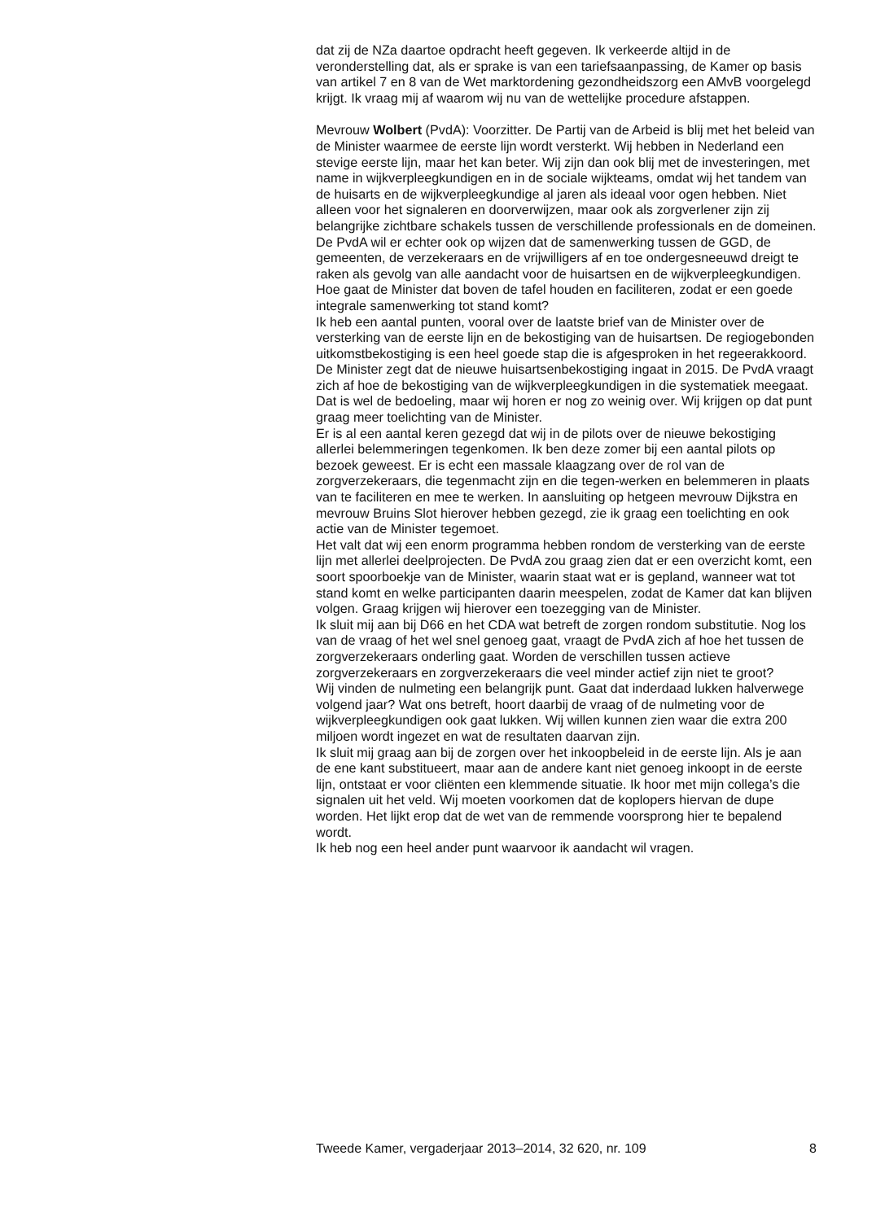dat zij de NZa daartoe opdracht heeft gegeven. Ik verkeerde altijd in de veronderstelling dat, als er sprake is van een tariefsaanpassing, de Kamer op basis van artikel 7 en 8 van de Wet marktordening gezondheidszorg een AMvB voorgelegd krijgt. Ik vraag mij af waarom wij nu van de wettelijke procedure afstappen.
Mevrouw Wolbert (PvdA): Voorzitter. De Partij van de Arbeid is blij met het beleid van de Minister waarmee de eerste lijn wordt versterkt. Wij hebben in Nederland een stevige eerste lijn, maar het kan beter. Wij zijn dan ook blij met de investeringen, met name in wijkverpleegkundigen en in de sociale wijkteams, omdat wij het tandem van de huisarts en de wijkverpleegkundige al jaren als ideaal voor ogen hebben. Niet alleen voor het signaleren en doorverwijzen, maar ook als zorgverlener zijn zij belangrijke zichtbare schakels tussen de verschillende professionals en de domeinen. De PvdA wil er echter ook op wijzen dat de samenwerking tussen de GGD, de gemeenten, de verzekeraars en de vrijwilligers af en toe ondergesneeuwd dreigt te raken als gevolg van alle aandacht voor de huisartsen en de wijkverpleegkundigen. Hoe gaat de Minister dat boven de tafel houden en faciliteren, zodat er een goede integrale samenwerking tot stand komt?
Ik heb een aantal punten, vooral over de laatste brief van de Minister over de versterking van de eerste lijn en de bekostiging van de huisartsen. De regiogebonden uitkomstbekostiging is een heel goede stap die is afgesproken in het regeerakkoord. De Minister zegt dat de nieuwe huisartsenbekostiging ingaat in 2015. De PvdA vraagt zich af hoe de bekostiging van de wijkverpleegkundigen in die systematiek meegaat. Dat is wel de bedoeling, maar wij horen er nog zo weinig over. Wij krijgen op dat punt graag meer toelichting van de Minister.
Er is al een aantal keren gezegd dat wij in de pilots over de nieuwe bekostiging allerlei belemmeringen tegenkomen. Ik ben deze zomer bij een aantal pilots op bezoek geweest. Er is echt een massale klaagzang over de rol van de zorgverzekeraars, die tegenmacht zijn en die tegen-werken en belemmeren in plaats van te faciliteren en mee te werken. In aansluiting op hetgeen mevrouw Dijkstra en mevrouw Bruins Slot hierover hebben gezegd, zie ik graag een toelichting en ook actie van de Minister tegemoet.
Het valt dat wij een enorm programma hebben rondom de versterking van de eerste lijn met allerlei deelprojecten. De PvdA zou graag zien dat er een overzicht komt, een soort spoorboekje van de Minister, waarin staat wat er is gepland, wanneer wat tot stand komt en welke participanten daarin meespelen, zodat de Kamer dat kan blijven volgen. Graag krijgen wij hierover een toezegging van de Minister.
Ik sluit mij aan bij D66 en het CDA wat betreft de zorgen rondom substitutie. Nog los van de vraag of het wel snel genoeg gaat, vraagt de PvdA zich af hoe het tussen de zorgverzekeraars onderling gaat. Worden de verschillen tussen actieve zorgverzekeraars en zorgverzekeraars die veel minder actief zijn niet te groot?
Wij vinden de nulmeting een belangrijk punt. Gaat dat inderdaad lukken halverwege volgend jaar? Wat ons betreft, hoort daarbij de vraag of de nulmeting voor de wijkverpleegkundigen ook gaat lukken. Wij willen kunnen zien waar die extra 200 miljoen wordt ingezet en wat de resultaten daarvan zijn.
Ik sluit mij graag aan bij de zorgen over het inkoopbeleid in de eerste lijn. Als je aan de ene kant substitueert, maar aan de andere kant niet genoeg inkoopt in de eerste lijn, ontstaat er voor cliënten een klemmende situatie. Ik hoor met mijn collega’s die signalen uit het veld. Wij moeten voorkomen dat de koplopers hiervan de dupe worden. Het lijkt erop dat de wet van de remmende voorsprong hier te bepalend wordt.
Ik heb nog een heel ander punt waarvoor ik aandacht wil vragen.
Tweede Kamer, vergaderjaar 2013–2014, 32 620, nr. 109 8